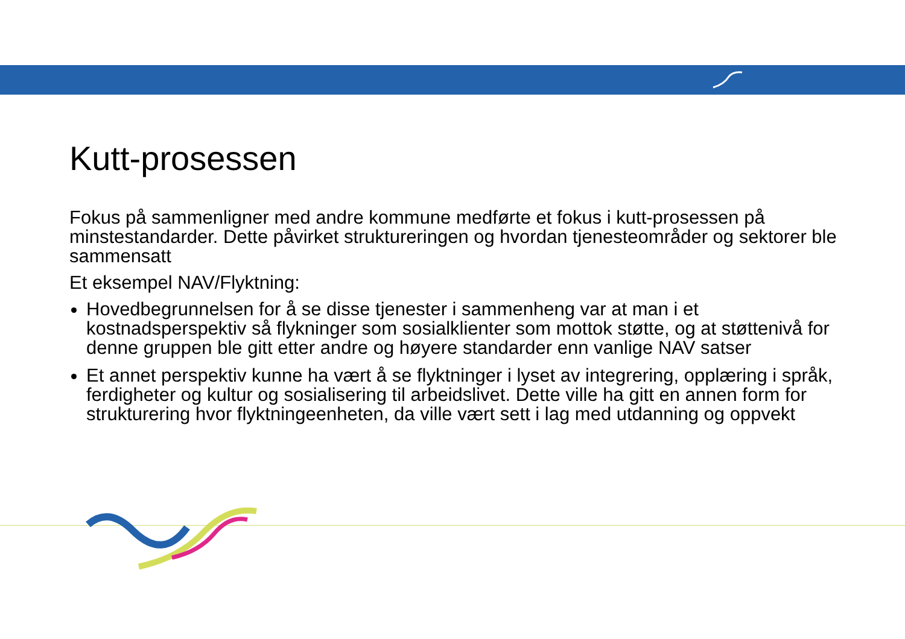Kutt-prosessen
Fokus på sammenligner med andre kommune medførte et fokus i kutt-prosessen på minstestandarder. Dette påvirket struktureringen og hvordan tjenesteområder og sektorer ble sammensatt
Et eksempel NAV/Flyktning:
Hovedbegrunnelsen for å se disse tjenester i sammenheng var at man i et kostnadsperspektiv så flykninger som sosialklienter som mottok støtte, og at støttenivå for denne gruppen ble gitt etter andre og høyere standarder enn vanlige NAV satser
Et annet perspektiv kunne ha vært å se flyktninger i lyset av integrering, opplæring i språk, ferdigheter og kultur og sosialisering til arbeidslivet. Dette ville ha gitt en annen form for strukturering hvor flyktningeenheten, da ville vært sett i lag med utdanning og oppvekt